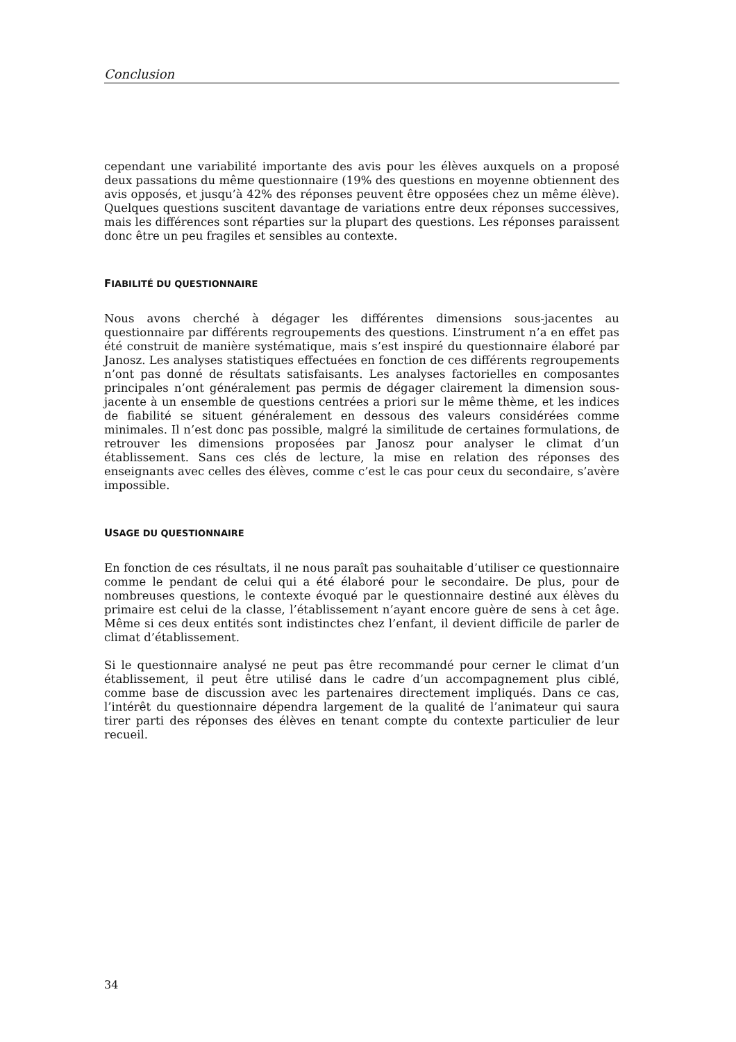Conclusion
cependant une variabilité importante des avis pour les élèves auxquels on a proposé deux passations du même questionnaire (19% des questions en moyenne obtiennent des avis opposés, et jusqu’à 42% des réponses peuvent être opposées chez un même élève). Quelques questions suscitent davantage de variations entre deux réponses successives, mais les différences sont réparties sur la plupart des questions. Les réponses paraissent donc être un peu fragiles et sensibles au contexte.
FIABILITÉ DU QUESTIONNAIRE
Nous avons cherché à dégager les différentes dimensions sous-jacentes au questionnaire par différents regroupements des questions. L’instrument n’a en effet pas été construit de manière systématique, mais s’est inspiré du questionnaire élaboré par Janosz. Les analyses statistiques effectuées en fonction de ces différents regroupements n’ont pas donné de résultats satisfaisants. Les analyses factorielles en composantes principales n’ont généralement pas permis de dégager clairement la dimension sous-jacente à un ensemble de questions centrées a priori sur le même thème, et les indices de fiabilité se situent généralement en dessous des valeurs considérées comme minimales. Il n’est donc pas possible, malgré la similitude de certaines formulations, de retrouver les dimensions proposées par Janosz pour analyser le climat d’un établissement. Sans ces clés de lecture, la mise en relation des réponses des enseignants avec celles des élèves, comme c’est le cas pour ceux du secondaire, s’avère impossible.
USAGE DU QUESTIONNAIRE
En fonction de ces résultats, il ne nous paraît pas souhaitable d’utiliser ce questionnaire comme le pendant de celui qui a été élaboré pour le secondaire. De plus, pour de nombreuses questions, le contexte évoqué par le questionnaire destiné aux élèves du primaire est celui de la classe, l’établissement n’ayant encore guère de sens à cet âge. Même si ces deux entités sont indistinctes chez l’enfant, il devient difficile de parler de climat d’établissement.
Si le questionnaire analysé ne peut pas être recommandé pour cerner le climat d’un établissement, il peut être utilisé dans le cadre d’un accompagnement plus ciblé, comme base de discussion avec les partenaires directement impliqués. Dans ce cas, l’intérêt du questionnaire dépendra largement de la qualité de l’animateur qui saura tirer parti des réponses des élèves en tenant compte du contexte particulier de leur recueil.
34